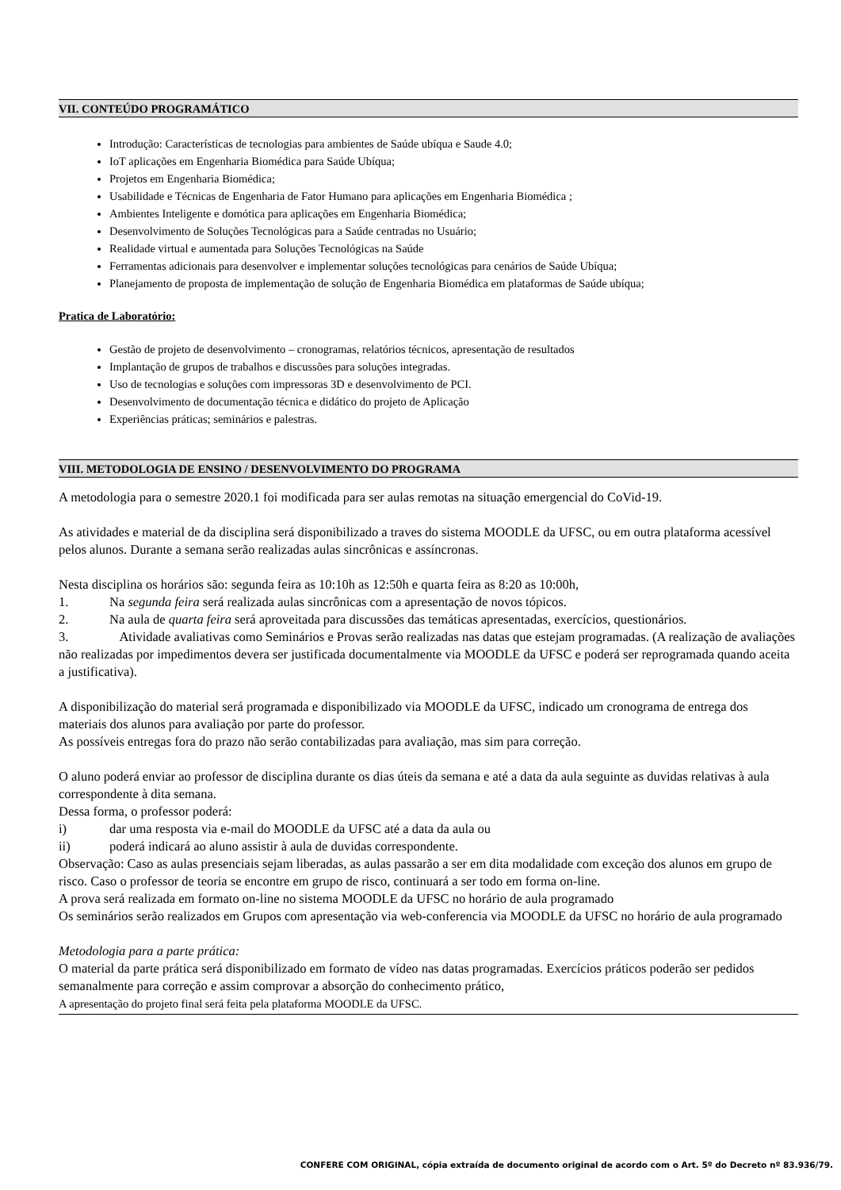VII. CONTEÚDO PROGRAMÁTICO
Introdução: Características de tecnologias para ambientes de Saúde ubíqua e Saude 4.0;
IoT aplicações em Engenharia Biomédica para Saúde Ubíqua;
Projetos em Engenharia Biomédica;
Usabilidade e Técnicas de Engenharia de Fator Humano para aplicações em Engenharia Biomédica ;
Ambientes Inteligente e domótica para aplicações em Engenharia Biomédica;
Desenvolvimento de Soluções Tecnológicas para a Saúde centradas no Usuário;
Realidade virtual e aumentada para Soluções Tecnológicas na Saúde
Ferramentas adicionais para desenvolver e implementar soluções tecnológicas para cenários de Saúde Ubíqua;
Planejamento de proposta de implementação de solução de Engenharia Biomédica em plataformas de Saúde ubíqua;
Pratica de Laboratório:
Gestão de projeto de desenvolvimento – cronogramas, relatórios técnicos, apresentação de resultados
Implantação de grupos de trabalhos e discussões para soluções integradas.
Uso de tecnologias e soluções com impressoras 3D e desenvolvimento de PCI.
Desenvolvimento de documentação técnica e didático do projeto de Aplicação
Experiências práticas; seminários e palestras.
VIII. METODOLOGIA DE ENSINO / DESENVOLVIMENTO DO PROGRAMA
A metodologia para o semestre 2020.1 foi modificada para ser aulas remotas na situação emergencial do CoVid-19.
As atividades e material de da disciplina será disponibilizado a traves do sistema MOODLE da UFSC, ou em outra plataforma acessível pelos alunos. Durante a semana serão realizadas aulas sincrônicas e assíncronas.
Nesta disciplina os horários são: segunda feira as 10:10h as 12:50h e quarta feira as 8:20 as 10:00h,
1. Na segunda feira será realizada aulas sincrônicas com a apresentação de novos tópicos.
2. Na aula de quarta feira será aproveitada para discussões das temáticas apresentadas, exercícios, questionários.
3. Atividade avaliativas como Seminários e Provas serão realizadas nas datas que estejam programadas. (A realização de avaliações não realizadas por impedimentos devera ser justificada documentalmente via MOODLE da UFSC e poderá ser reprogramada quando aceita a justificativa).
A disponibilização do material será programada e disponibilizado via MOODLE da UFSC, indicado um cronograma de entrega dos materiais dos alunos para avaliação por parte do professor.
As possíveis entregas fora do prazo não serão contabilizadas para avaliação, mas sim para correção.
O aluno poderá enviar ao professor de disciplina durante os dias úteis da semana e até a data da aula seguinte as duvidas relativas à aula correspondente à dita semana.
Dessa forma, o professor poderá:
i) dar uma resposta via e-mail do MOODLE da UFSC até a data da aula ou
ii) poderá indicará ao aluno assistir à aula de duvidas correspondente.
Observação: Caso as aulas presenciais sejam liberadas, as aulas passarão a ser em dita modalidade com exceção dos alunos em grupo de risco. Caso o professor de teoria se encontre em grupo de risco, continuará a ser todo em forma on-line.
A prova será realizada em formato on-line no sistema MOODLE da UFSC no horário de aula programado
Os seminários serão realizados em Grupos com apresentação via web-conferencia via MOODLE da UFSC no horário de aula programado
Metodologia para a parte prática:
O material da parte prática será disponibilizado em formato de vídeo nas datas programadas. Exercícios práticos poderão ser pedidos semanalmente para correção e assim comprovar a absorção do conhecimento prático,
A apresentação do projeto final será feita pela plataforma MOODLE da UFSC.
CONFERE COM ORIGINAL, cópia extraída de documento original de acordo com o Art. 5º do Decreto nº 83.936/79.